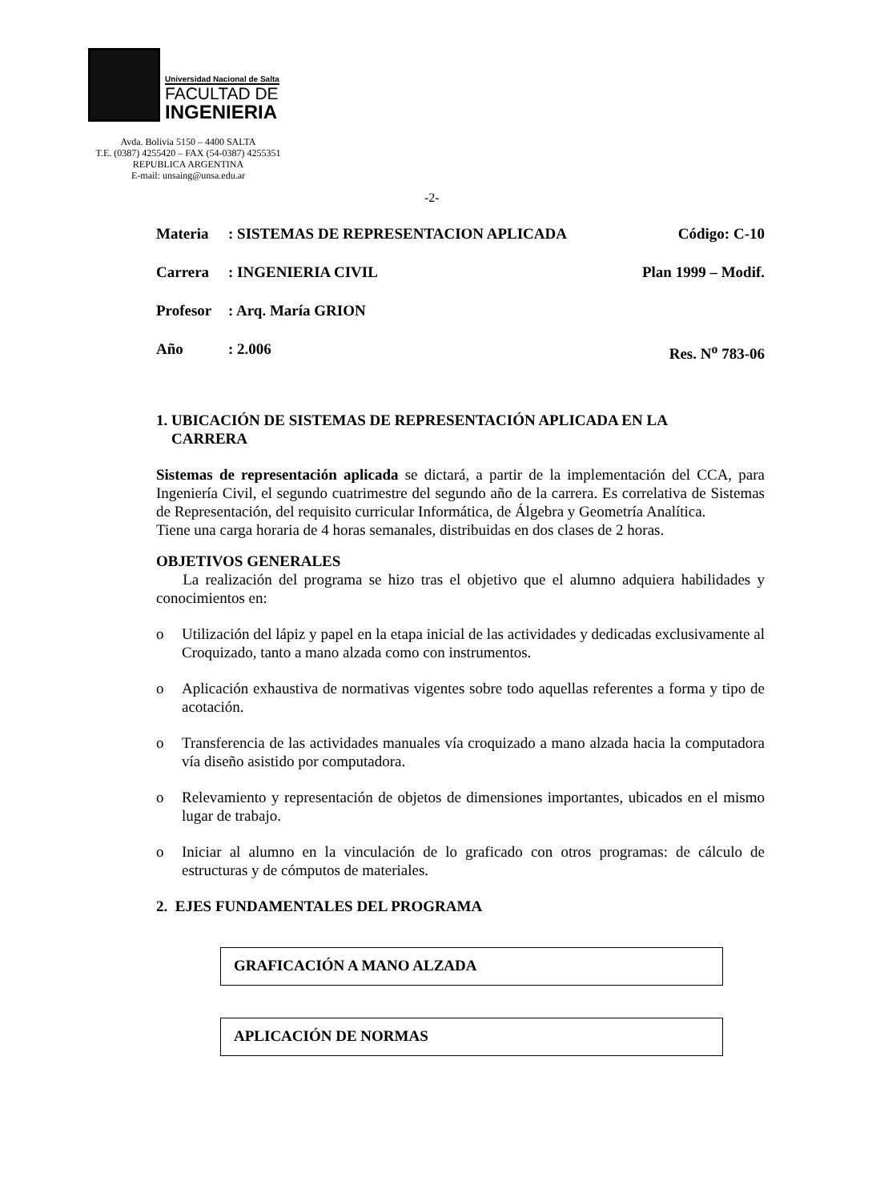Universidad Nacional de Salta
FACULTAD DE
INGENIERIA
Avda. Bolivia 5150 – 4400 SALTA
T.E. (0387) 4255420 – FAX (54-0387) 4255351
REPUBLICA ARGENTINA
E-mail: unsaing@unsa.edu.ar
-2-
Materia: SISTEMAS DE REPRESENTACION APLICADA Código: C-10
Carrera: INGENIERIA CIVIL Plan 1999 – Modif.
Profesor: Arq. María GRION
Año: 2.006 Res. N<sup>o</sup> 783-06
1. UBICACIÓN DE SISTEMAS DE REPRESENTACIÓN APLICADA EN LA
CARRERA
Sistemas de representación aplicada se dictará, a partir de la implementación del CCA, para Ingeniería Civil, el segundo cuatrimestre del segundo año de la carrera. Es correlativa de Sistemas de Representación, del requisito curricular Informática, de Álgebra y Geometría Analítica.
Tiene una carga horaria de 4 horas semanales, distribuidas en dos clases de 2 horas.
OBJETIVOS GENERALES
La realización del programa se hizo tras el objetivo que el alumno adquiera habilidades y conocimientos en:
o Utilización del lápiz y papel en la etapa inicial de las actividades y dedicadas exclusivamente al Croquizado, tanto a mano alzada como con instrumentos.
o Aplicación exhaustiva de normativas vigentes sobre todo aquellas referentes a forma y tipo de acotación.
o Transferencia de las actividades manuales vía croquizado a mano alzada hacia la computadora vía diseño asistido por computadora.
o Relevamiento y representación de objetos de dimensiones importantes, ubicados en el mismo lugar de trabajo.
o Iniciar al alumno en la vinculación de lo graficado con otros programas: de cálculo de estructuras y de cómputos de materiales.
2. EJES FUNDAMENTALES DEL PROGRAMA
GRAFICACIÓN A MANO ALZADA
APLICACIÓN DE NORMAS